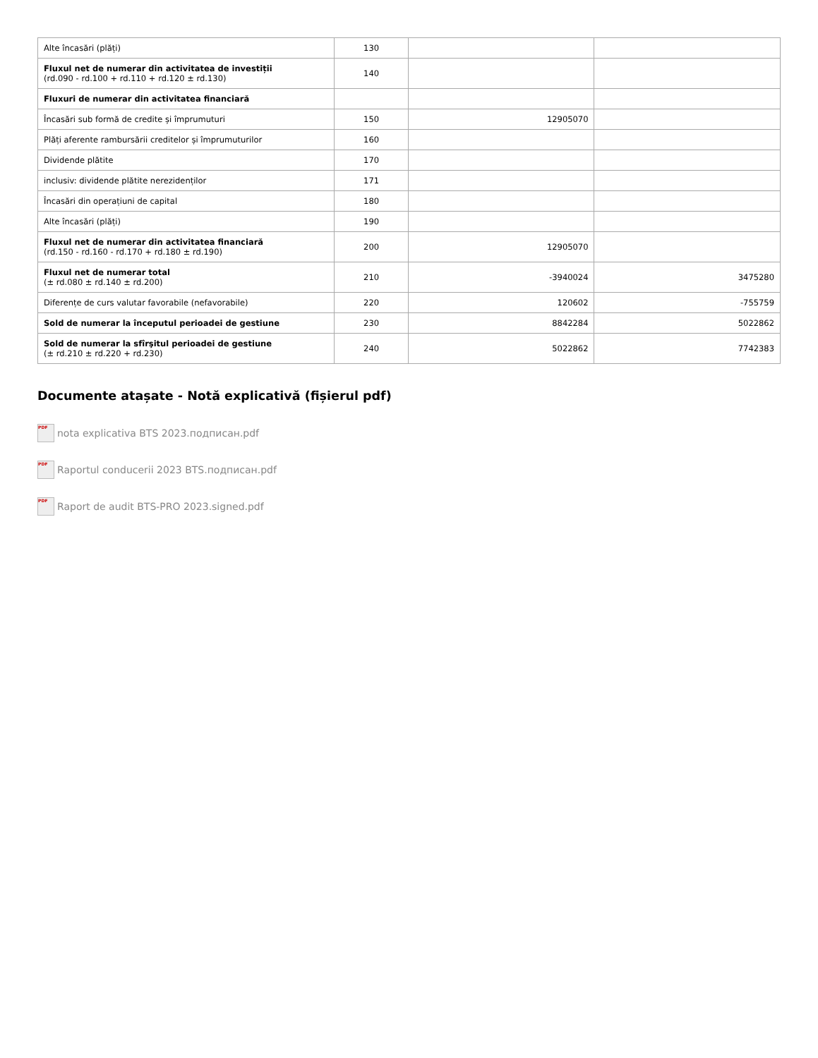| Alte încasări (plăți) | 130 | | |
| Fluxul net de numerar din activitatea de investiții (rd.090 - rd.100 + rd.110 + rd.120 ± rd.130) | 140 | | |
| Fluxuri de numerar din activitatea financiară | | | |
| Încasări sub formă de credite și împrumuturi | 150 | 12905070 | |
| Plăți aferente rambursării creditelor și împrumuturilor | 160 | | |
| Dividende plătite | 170 | | |
| inclusiv: dividende plătite nerezidenților | 171 | | |
| Încasări din operațiuni de capital | 180 | | |
| Alte încasări (plăți) | 190 | | |
| Fluxul net de numerar din activitatea financiară (rd.150 - rd.160 - rd.170 + rd.180 ± rd.190) | 200 | 12905070 | |
| Fluxul net de numerar total (± rd.080 ± rd.140 ± rd.200) | 210 | -3940024 | 3475280 |
| Diferențe de curs valutar favorabile (nefavorabile) | 220 | 120602 | -755759 |
| Sold de numerar la începutul perioadei de gestiune | 230 | 8842284 | 5022862 |
| Sold de numerar la sfîrşitul perioadei de gestiune (± rd.210 ± rd.220 + rd.230) | 240 | 5022862 | 7742383 |
Documente atașate - Notă explicativă (fișierul pdf)
PDF nota explicativa BTS 2023.подписан.pdf
PDF Raportul conducerii 2023 BTS.подписан.pdf
PDF Raport de audit BTS-PRO 2023.signed.pdf